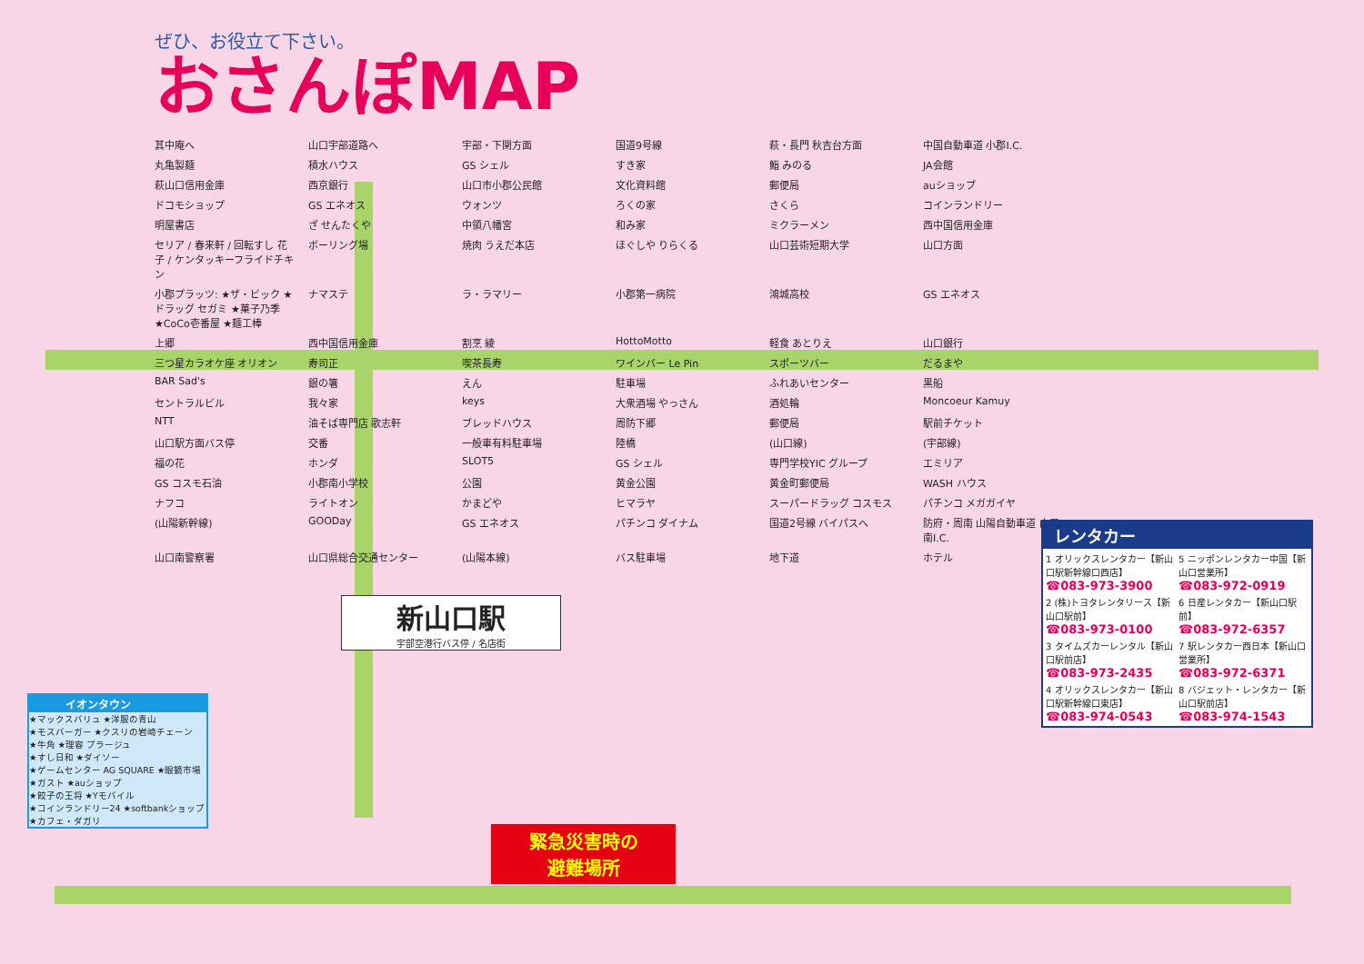ぜひ、お役立て下さい。
おさんぽMAP
其中庵へ 山口宇部道路へ 宇部・下関方面 国道9号線 萩・長門 秋吉台方面 中国自動車道 小郡I.C. 丸亀製麺 積水ハウス GS シェル すき家 鮨 みのる JA会館 萩山口信用金庫 西京銀行 山口市小郡公民館 文化資料館 郵便局 auショップ ドコモショップ GS エネオス ウォンツ ろくの家 さくら コインランドリー 明屋書店 ざ せんたくや 中領八幡宮 和み家 ミクラーメン 西中国信用金庫 セリア / 春来軒 / 回転すし 花子 / ケンタッキーフライドチキン ボーリング場 焼肉 うえだ本店 ほぐしや りらくる 山口芸術短期大学 山口方面 小郡プラッツ: ★ザ・ビック ★ドラッグ セガミ ★菓子乃季 ★CoCo壱番屋 ★麺工棒 ナマステ ラ・ラマリー 小郡第一病院 鴻城高校 GS エネオス 上郷 西中国信用金庫 割烹 綾 HottoMotto 軽食 あとりえ 山口銀行 三つ星カラオケ座 オリオン 寿司正 喫茶長寿 ワインバー Le Pin スポーツバー だるまや BAR Sad's 銀の箸 えん 駐車場 ふれあいセンター 黒船 セントラルビル 我々家 keys 大衆酒場 やっさん 酒処輪 Moncoeur Kamuy NTT 油そば専門店 歌志軒 ブレッドハウス 周防下郷 郵便局 駅前チケット 山口駅方面バス停 交番 一般車有料駐車場 陸橋 (山口線) (宇部線) 福の花 ホンダ SLOT5 GS シェル 専門学校YIC グループ エミリア GS コスモ石油 小郡南小学校 公園 黄金公園 黄金町郵便局 WASH ハウス ナフコ ライトオン かまどや ヒマラヤ スーパードラッグ コスモス パチンコ メガガイヤ (山陽新幹線) GOODay GS エネオス パチンコ ダイナム 国道2号線 バイパスへ 防府・周南 山陽自動車道 山口南I.C. 山口南警察署 山口県総合交通センター (山陽本線) バス駐車場 地下道 ホテル
新山口駅
宇部空港行バス停 / 名店街
イオンタウン
★マックスバリュ ★洋服の青山
★モスバーガー ★クスリの岩崎チェーン
★牛角 ★理容 プラージュ
★すし日和 ★ダイソー
★ゲームセンター AG SQUARE ★眼鏡市場
★ガスト ★auショップ
★餃子の王将 ★Yモバイル
★コインランドリー24 ★softbankショップ ★カフェ・ダガリ
緊急災害時の
避難場所
レンタカー
1 オリックスレンタカー【新山口駅新幹線口西店】
☎083-973-3900
5 ニッポンレンタカー中国【新山口営業所】
☎083-972-0919
2 (株)トヨタレンタリース【新山口駅前】
☎083-973-0100
6 日産レンタカー【新山口駅前】
☎083-972-6357
3 タイムズカーレンタル【新山口駅前店】
☎083-973-2435
7 駅レンタカー西日本【新山口営業所】
☎083-972-6371
4 オリックスレンタカー【新山口駅新幹線口東店】
☎083-974-0543
8 バジェット・レンタカー【新山口駅前店】
☎083-974-1543